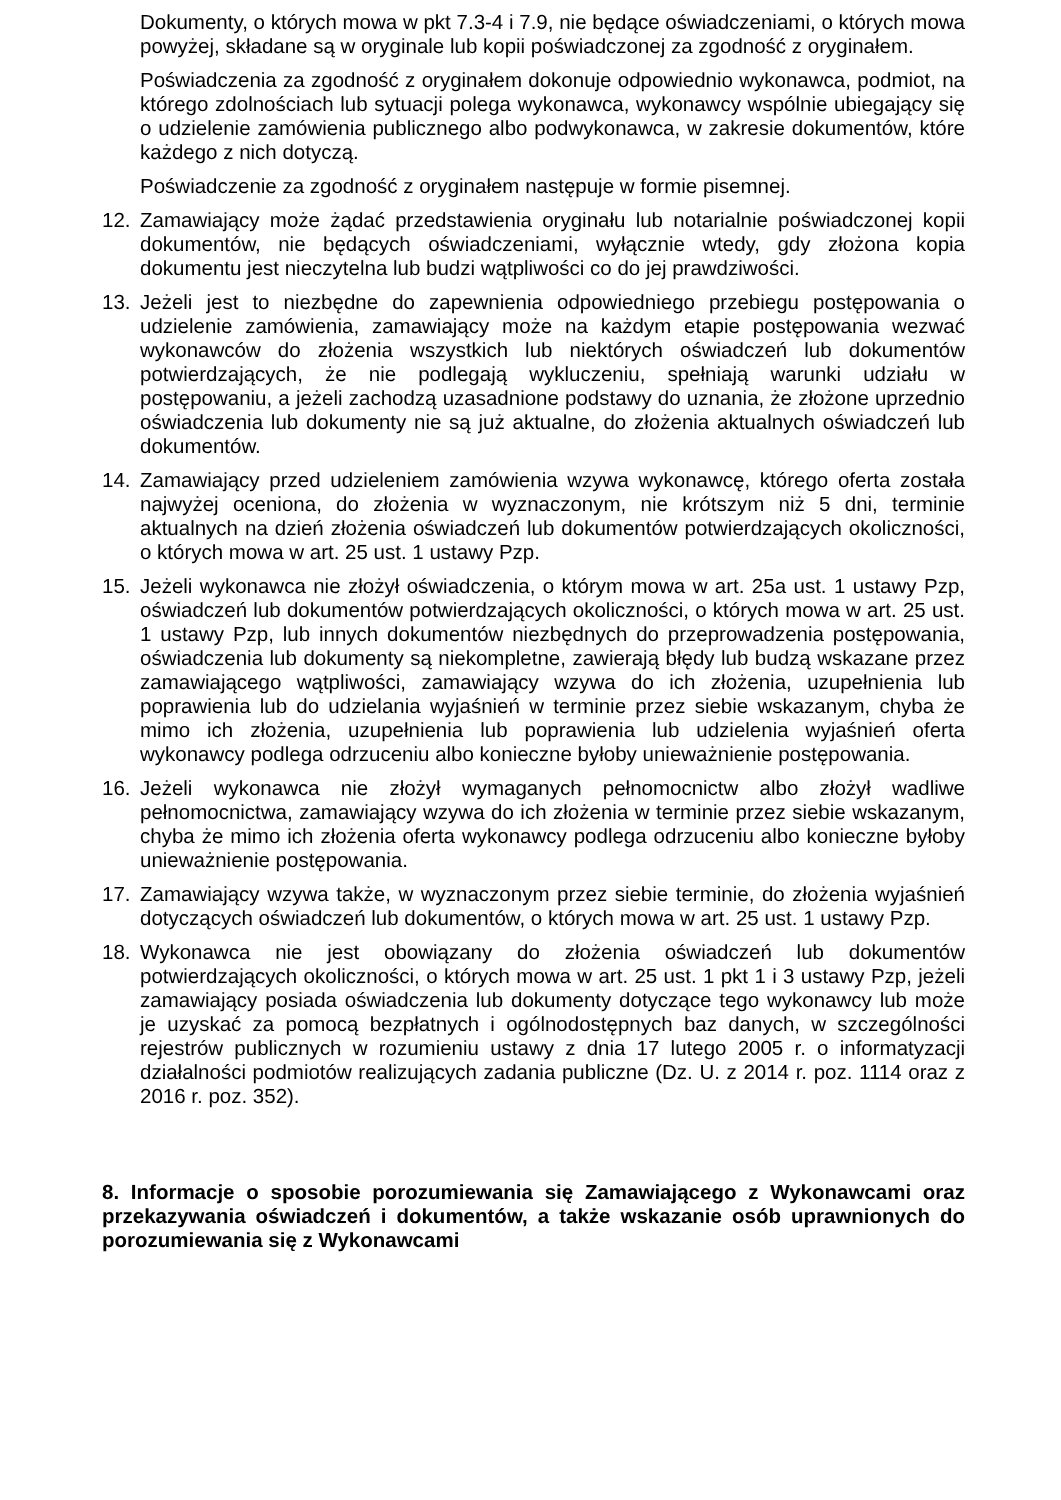Dokumenty, o których mowa w pkt 7.3-4 i 7.9, nie będące oświadczeniami, o których mowa powyżej, składane są w oryginale lub kopii poświadczonej za zgodność z oryginałem.
Poświadczenia za zgodność z oryginałem dokonuje odpowiednio wykonawca, podmiot, na którego zdolnościach lub sytuacji polega wykonawca, wykonawcy wspólnie ubiegający się o udzielenie zamówienia publicznego albo podwykonawca, w zakresie dokumentów, które każdego z nich dotyczą.
Poświadczenie za zgodność z oryginałem następuje w formie pisemnej.
12. Zamawiający może żądać przedstawienia oryginału lub notarialnie poświadczonej kopii dokumentów, nie będących oświadczeniami, wyłącznie wtedy, gdy złożona kopia dokumentu jest nieczytelna lub budzi wątpliwości co do jej prawdziwości.
13. Jeżeli jest to niezbędne do zapewnienia odpowiedniego przebiegu postępowania o udzielenie zamówienia, zamawiający może na każdym etapie postępowania wezwać wykonawców do złożenia wszystkich lub niektórych oświadczeń lub dokumentów potwierdzających, że nie podlegają wykluczeniu, spełniają warunki udziału w postępowaniu, a jeżeli zachodzą uzasadnione podstawy do uznania, że złożone uprzednio oświadczenia lub dokumenty nie są już aktualne, do złożenia aktualnych oświadczeń lub dokumentów.
14. Zamawiający przed udzieleniem zamówienia wzywa wykonawcę, którego oferta została najwyżej oceniona, do złożenia w wyznaczonym, nie krótszym niż 5 dni, terminie aktualnych na dzień złożenia oświadczeń lub dokumentów potwierdzających okoliczności, o których mowa w art. 25 ust. 1 ustawy Pzp.
15. Jeżeli wykonawca nie złożył oświadczenia, o którym mowa w art. 25a ust. 1 ustawy Pzp, oświadczeń lub dokumentów potwierdzających okoliczności, o których mowa w art. 25 ust. 1 ustawy Pzp, lub innych dokumentów niezbędnych do przeprowadzenia postępowania, oświadczenia lub dokumenty są niekompletne, zawierają błędy lub budzą wskazane przez zamawiającego wątpliwości, zamawiający wzywa do ich złożenia, uzupełnienia lub poprawienia lub do udzielania wyjaśnień w terminie przez siebie wskazanym, chyba że mimo ich złożenia, uzupełnienia lub poprawienia lub udzielenia wyjaśnień oferta wykonawcy podlega odrzuceniu albo konieczne byłoby unieważnienie postępowania.
16. Jeżeli wykonawca nie złożył wymaganych pełnomocnictw albo złożył wadliwe pełnomocnictwa, zamawiający wzywa do ich złożenia w terminie przez siebie wskazanym, chyba że mimo ich złożenia oferta wykonawcy podlega odrzuceniu albo konieczne byłoby unieważnienie postępowania.
17. Zamawiający wzywa także, w wyznaczonym przez siebie terminie, do złożenia wyjaśnień dotyczących oświadczeń lub dokumentów, o których mowa w art. 25 ust. 1 ustawy Pzp.
18. Wykonawca nie jest obowiązany do złożenia oświadczeń lub dokumentów potwierdzających okoliczności, o których mowa w art. 25 ust. 1 pkt 1 i 3 ustawy Pzp, jeżeli zamawiający posiada oświadczenia lub dokumenty dotyczące tego wykonawcy lub może je uzyskać za pomocą bezpłatnych i ogólnodostępnych baz danych, w szczególności rejestrów publicznych w rozumieniu ustawy z dnia 17 lutego 2005 r. o informatyzacji działalności podmiotów realizujących zadania publiczne (Dz. U. z 2014 r. poz. 1114 oraz z 2016 r. poz. 352).
8. Informacje o sposobie porozumiewania się Zamawiającego z Wykonawcami oraz przekazywania oświadczeń i dokumentów, a także wskazanie osób uprawnionych do porozumiewania się z Wykonawcami